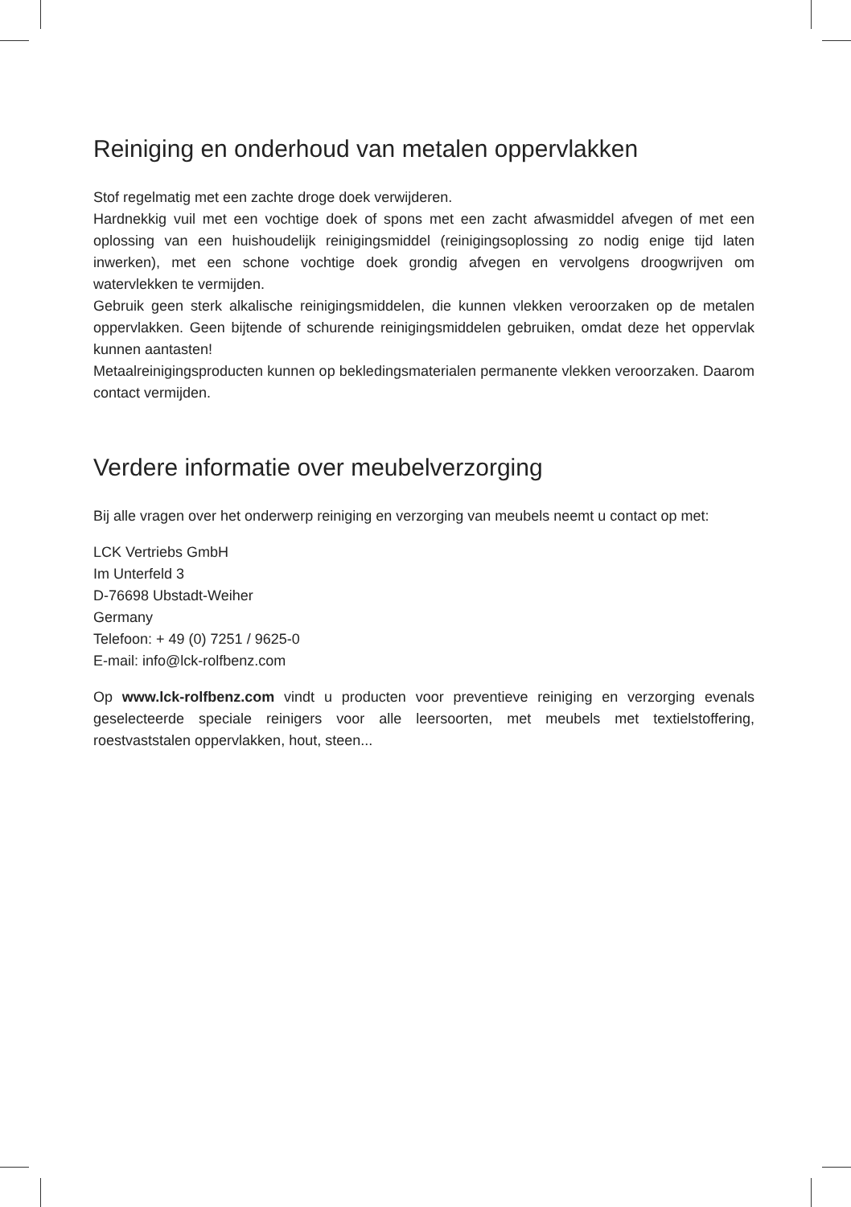Reiniging en onderhoud van metalen oppervlakken
Stof regelmatig met een zachte droge doek verwijderen.
Hardnekkig vuil met een vochtige doek of spons met een zacht afwasmiddel afvegen of met een oplossing van een huishoudelijk reinigingsmiddel (reinigingsoplossing zo nodig enige tijd laten inwerken), met een schone vochtige doek grondig afvegen en vervolgens droogwrijven om watervlekken te vermijden.
Gebruik geen sterk alkalische reinigingsmiddelen, die kunnen vlekken veroorzaken op de metalen oppervlakken. Geen bijtende of schurende reinigingsmiddelen gebruiken, omdat deze het oppervlak kunnen aantasten!
Metaalreinigingsproducten kunnen op bekledingsmaterialen permanente vlekken veroorzaken. Daarom contact vermijden.
Verdere informatie over meubelverzorging
Bij alle vragen over het onderwerp reiniging en verzorging van meubels neemt u contact op met:
LCK Vertriebs GmbH
Im Unterfeld 3
D-76698 Ubstadt-Weiher
Germany
Telefoon: + 49 (0) 7251 / 9625-0
E-mail: info@lck-rolfbenz.com
Op www.lck-rolfbenz.com vindt u producten voor preventieve reiniging en verzorging evenals geselecteerde speciale reinigers voor alle leersoorten, met meubels met textielstoffering, roestvaststalen oppervlakken, hout, steen...